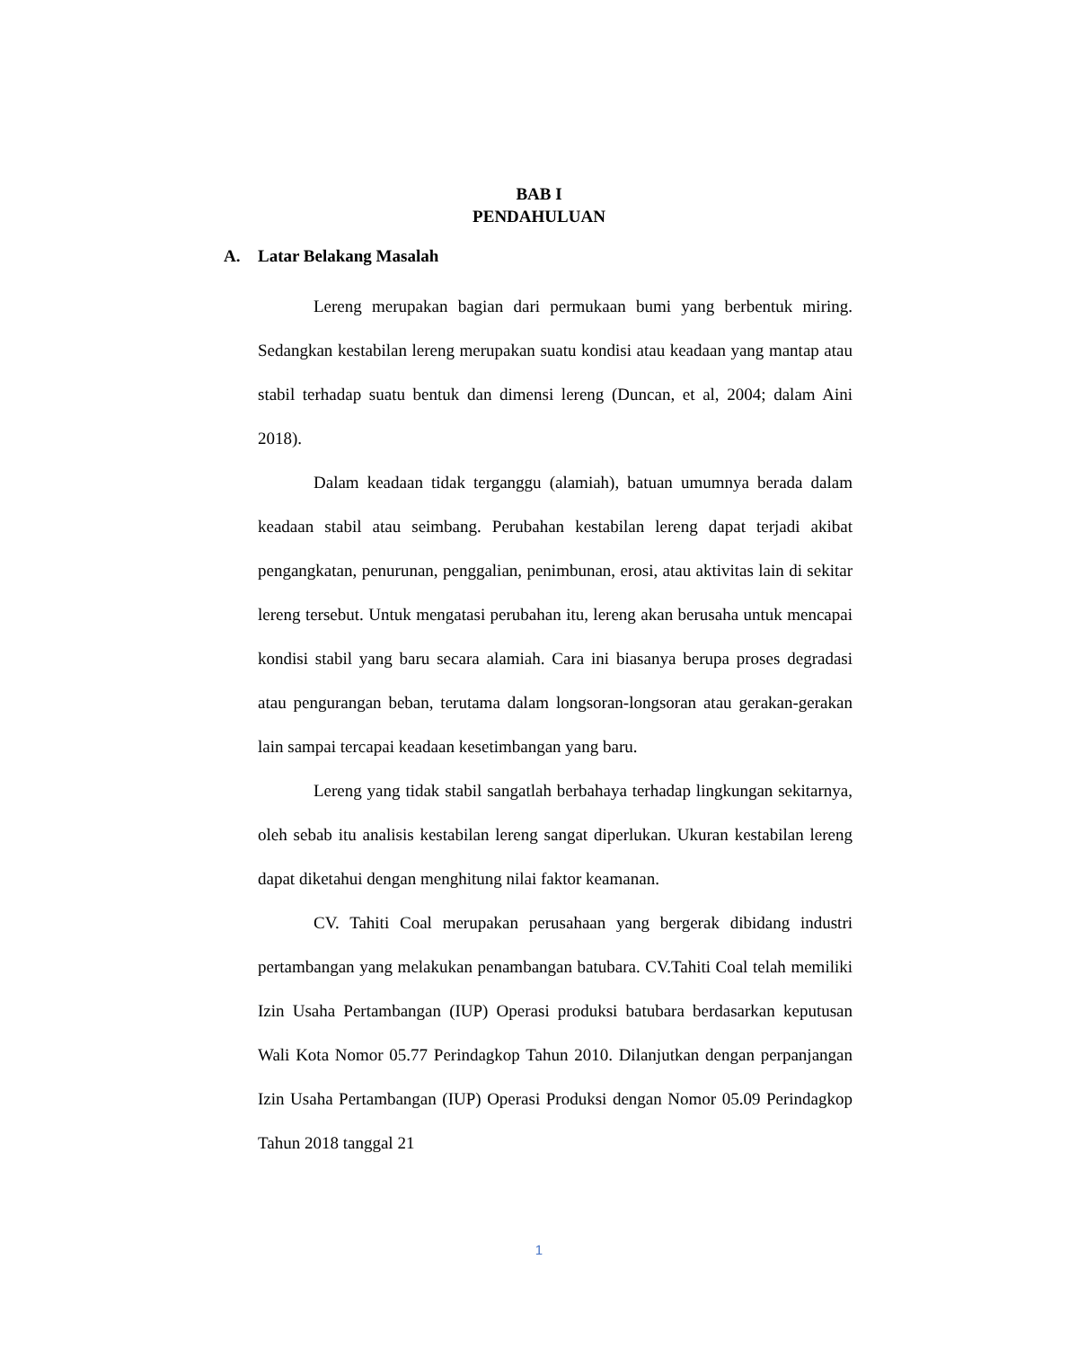BAB I
PENDAHULUAN
A. Latar Belakang Masalah
Lereng merupakan bagian dari permukaan bumi yang berbentuk miring. Sedangkan kestabilan lereng merupakan suatu kondisi atau keadaan yang mantap atau stabil terhadap suatu bentuk dan dimensi lereng (Duncan, et al, 2004; dalam Aini 2018).
Dalam keadaan tidak terganggu (alamiah), batuan umumnya berada dalam keadaan stabil atau seimbang. Perubahan kestabilan lereng dapat terjadi akibat pengangkatan, penurunan, penggalian, penimbunan, erosi, atau aktivitas lain di sekitar lereng tersebut. Untuk mengatasi perubahan itu, lereng akan berusaha untuk mencapai kondisi stabil yang baru secara alamiah. Cara ini biasanya berupa proses degradasi atau pengurangan beban, terutama dalam longsoran-longsoran atau gerakan-gerakan lain sampai tercapai keadaan kesetimbangan yang baru.
Lereng yang tidak stabil sangatlah berbahaya terhadap lingkungan sekitarnya, oleh sebab itu analisis kestabilan lereng sangat diperlukan. Ukuran kestabilan lereng dapat diketahui dengan menghitung nilai faktor keamanan.
CV. Tahiti Coal merupakan perusahaan yang bergerak dibidang industri pertambangan yang melakukan penambangan batubara. CV.Tahiti Coal telah memiliki Izin Usaha Pertambangan (IUP) Operasi produksi batubara berdasarkan keputusan Wali Kota Nomor 05.77 Perindagkop Tahun 2010. Dilanjutkan dengan perpanjangan Izin Usaha Pertambangan (IUP) Operasi Produksi dengan Nomor 05.09 Perindagkop Tahun 2018 tanggal 21
1